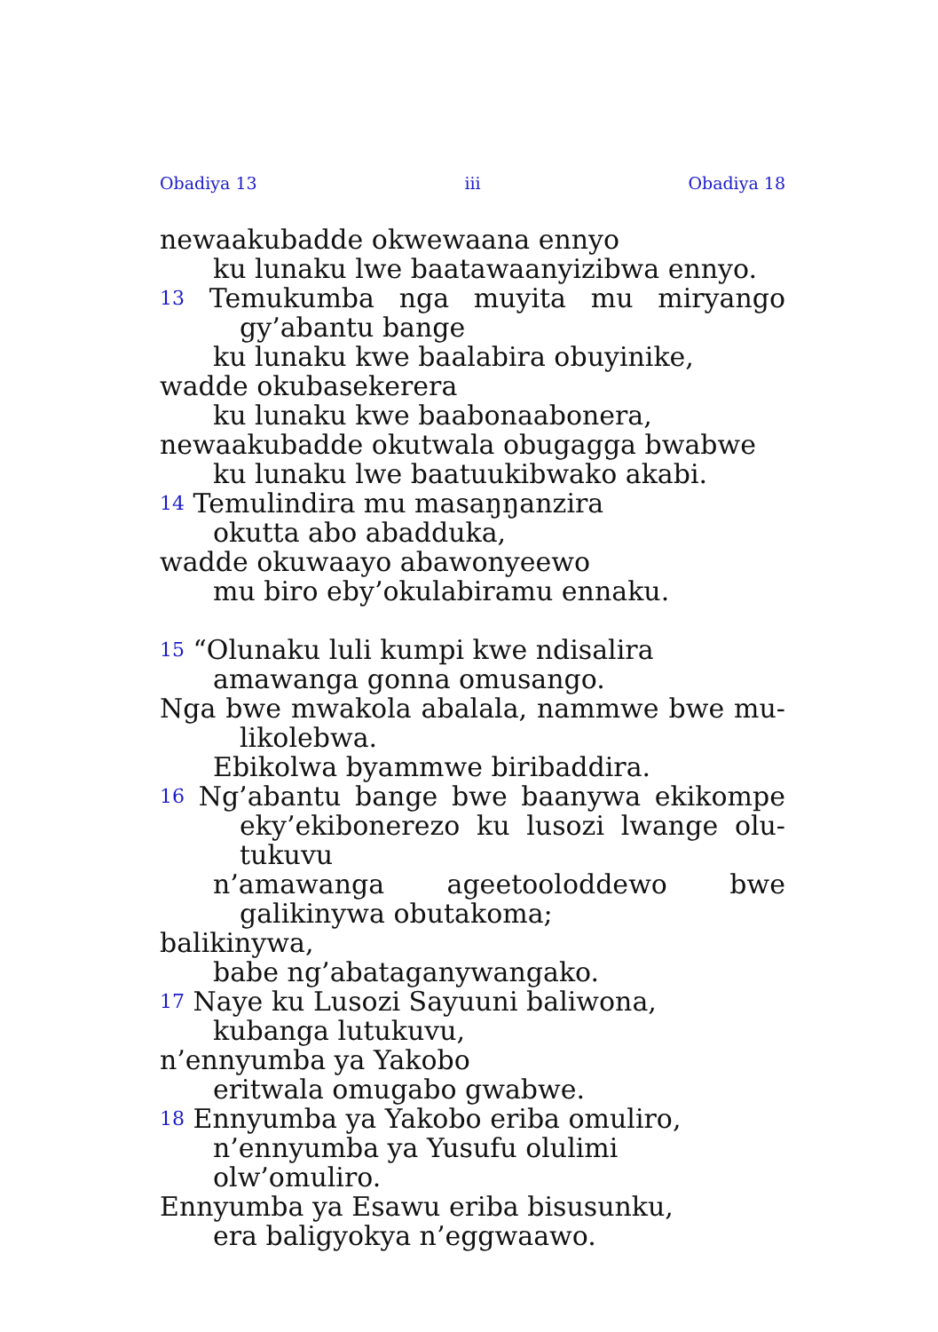Obadiya 13 iii Obadiya 18
newaakubadde okwewaana ennyo
ku lunaku lwe baatawaanyizibwa ennyo.
13 Temukumba nga muyita mu miryango
gy’abantu bange
ku lunaku kwe baalabira obuyinike,
wadde okubasekerera
ku lunaku kwe baabonaabonera,
newaakubadde okutwala obugagga bwabwe
ku lunaku lwe baatuukibwako akabi.
14 Temulindira mu masaŋŋanzira
okutta abo abadduka,
wadde okuwaayo abawonyeewo
mu biro eby’okulabiramu ennaku.
15 “Olunaku luli kumpi kwe ndisalira
amawanga gonna omusango.
Nga bwe mwakola abalala, nammwe bwe mu-
likolebwa.
Ebikolwa byammwe biribaddira.
16 Ng’abantu bange bwe baanywa ekikompe
eky’ekibonerezo ku lusozi lwange olu-
tukuvu
n’amawanga ageetooloddewo bwe
galikinywa obutakoma;
balikinywa,
babe ng’abataganywangako.
17 Naye ku Lusozi Sayuuni baliwona,
kubanga lutukuvu,
n’ennyumba ya Yakobo
eritwala omugabo gwabwe.
18 Ennyumba ya Yakobo eriba omuliro,
n’ennyumba ya Yusufu olulimi olw’omuliro.
Ennyumba ya Esawu eriba bisusunku,
era baligyokya n’eggwaawo.